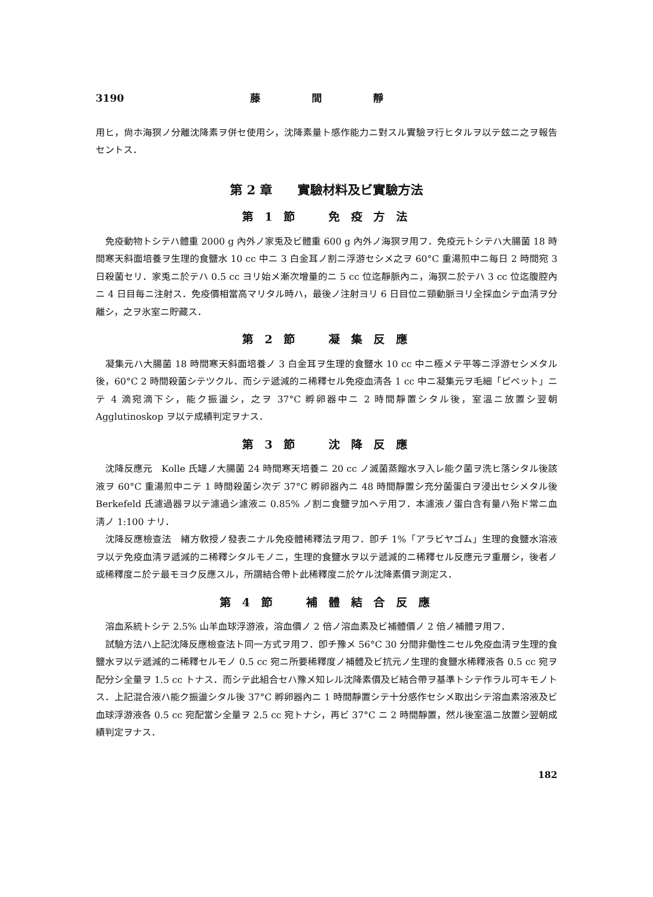3190 藤 間 靜
用ヒ，尙ホ海猽ノ分離沈降素ヲ併セ使用シ，沈降素量ト感作能力ニ對スル實驗ヲ行ヒタルヲ以テ玆ニ之ヲ報告セントス．
第 2 章　　實驗材料及ビ實驗方法
第 1 節　　免 疫 方 法
免疫動物トシテハ體重 2000 g 內外ノ家兎及ビ體重 600 g 內外ノ海猽ヲ用フ．免疫元トシテハ大腸菌 18 時間寒天斜面培養ヲ生理的食鹽水 10 cc 中ニ 3 白金耳ノ割ニ浮游セシメ之ヲ 60°C 重湯煎中ニ每日 2 時間宛 3 日殺菌セリ．家兎ニ於テハ 0.5 cc ヨリ始メ漸次增量的ニ 5 cc 位迄靜脈內ニ，海猽ニ於テハ 3 cc 位迄腹腔內ニ 4 日目每ニ注射ス．免疫價相當高マリタル時ハ，最後ノ注射ヨリ 6 日目位ニ頸動脈ヨリ全採血シテ血淸ヲ分離シ，之ヲ氷室ニ貯藏ス．
第 2 節　　凝 集 反 應
凝集元ハ大腸菌 18 時間寒天斜面培養ノ 3 白金耳ヲ生理的食鹽水 10 cc 中ニ極メテ平等ニ浮游セシメタル後，60°C 2 時間殺菌シテツクル．而シテ遞減的ニ稀釋セル免疫血淸各 1 cc 中ニ凝集元ヲ毛細「ピペット」ニテ 4 滴宛滴下シ，能ク振盪シ，之ヲ 37°C 孵卵器中ニ 2 時間靜置シタル後，室溫ニ放置シ翌朝 Agglutinoskop ヲ以テ成績判定ヲナス．
第 3 節　　沈 降 反 應
沈降反應元　Kolle 氏罎ノ大腸菌 24 時間寒天培養ニ 20 cc ノ滅菌蒸餾水ヲ入レ能ク菌ヲ洗ヒ落シタル後該液ヲ 60°C 重湯煎中ニテ 1 時間殺菌シ次デ 37°C 孵卵器內ニ 48 時間靜置シ充分菌蛋白ヲ浸出セシメタル後 Berkefeld 氏濾過器ヲ以テ濾過シ濾液ニ 0.85% ノ割ニ食鹽ヲ加ヘテ用フ．本濾液ノ蛋白含有量ハ殆ド常ニ血淸ノ 1:100 ナリ．
沈降反應檢查法　緖方敎授ノ發表ニナル免疫體稀釋法ヲ用フ．卽チ 1%「アラビヤゴム」生理的食鹽水溶液ヲ以テ免疫血淸ヲ遞減的ニ稀釋シタルモノニ，生理的食鹽水ヲ以テ遞減的ニ稀釋セル反應元ヲ重層シ，後者ノ或稀釋度ニ於テ最モヨク反應スル，所謂結合帶ト此稀釋度ニ於ケル沈降素價ヲ測定ス．
第 4 節　　補 體 結 合 反 應
溶血系統トシテ 2.5% 山羊血球浮游液，溶血價ノ 2 倍ノ溶血素及ビ補體價ノ 2 倍ノ補體ヲ用フ．
試驗方法ハ上記沈降反應檢查法ト同一方式ヲ用フ．卽チ豫メ 56°C 30 分間非働性ニセル免疫血淸ヲ生理的食鹽水ヲ以テ遞減的ニ稀釋セルモノ 0.5 cc 宛ニ所要稀釋度ノ補體及ビ抗元ノ生理的食鹽水稀釋液各 0.5 cc 宛ヲ配分シ全量ヲ 1.5 cc トナス．而シテ此組合セハ豫メ知レル沈降素價及ビ結合帶ヲ基準トシテ作ラル可キモノトス．上記混合液ハ能ク振盪シタル後 37°C 孵卵器內ニ 1 時間靜置シテ十分感作セシメ取出シテ溶血素溶液及ビ血球浮游液各 0.5 cc 宛配當シ全量ヲ 2.5 cc 宛トナシ，再ビ 37°C ニ 2 時間靜置，然ル後室溫ニ放置シ翌朝成績判定ヲナス．
182